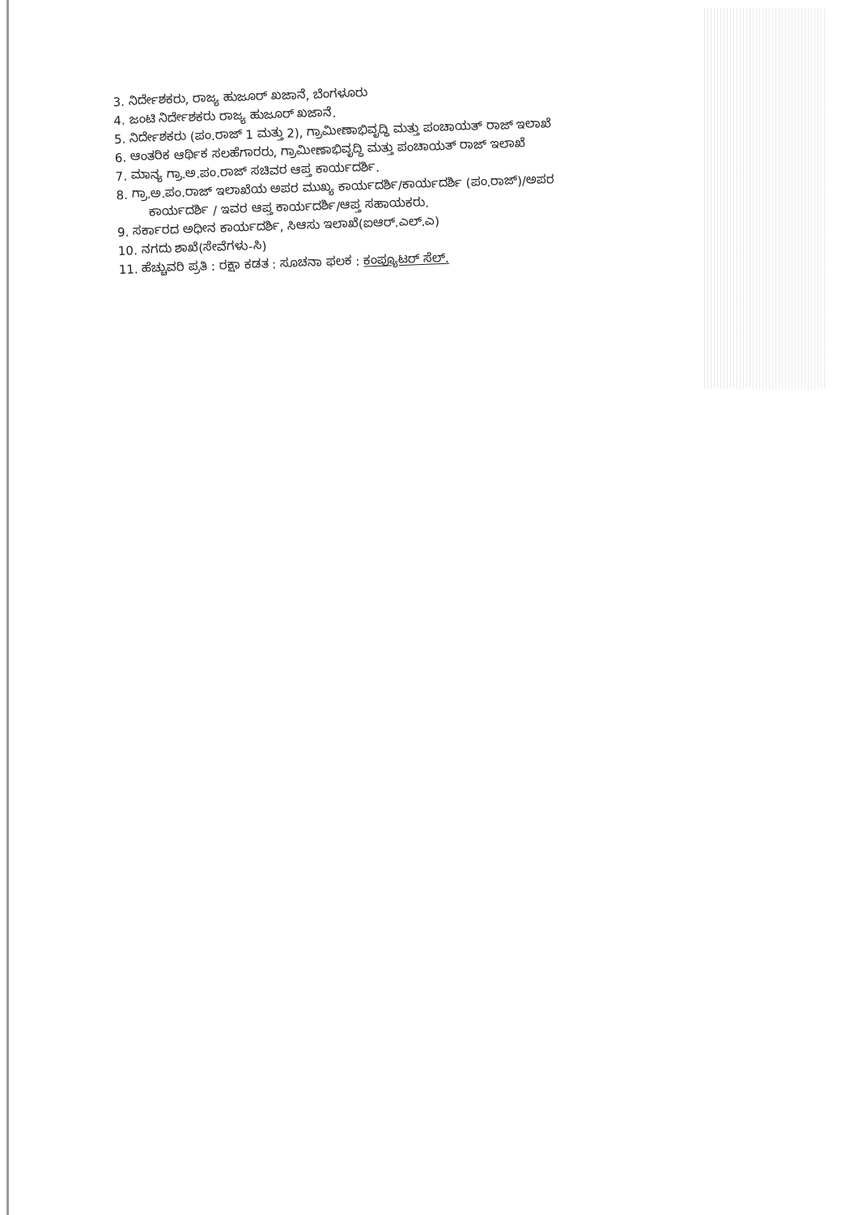3. ನಿರ್ದೇಶಕರು, ರಾಜ್ಯ ಹುಜೂರ್ ಖಜಾನೆ, ಬೆಂಗಳೂರು
4. ಜಂಟಿ ನಿರ್ದೇಶಕರು ರಾಜ್ಯ ಹುಜೂರ್ ಖಜಾನೆ.
5. ನಿರ್ದೇಶಕರು (ಪಂ.ರಾಜ್ 1 ಮತ್ತು 2), ಗ್ರಾಮೀಣಾಭಿವೃದ್ಧಿ ಮತ್ತು ಪಂಚಾಯತ್ ರಾಜ್ ಇಲಾಖೆ
6. ಆಂತರಿಕ ಆರ್ಥಿಕ ಸಲಹೆಗಾರರು, ಗ್ರಾಮೀಣಾಭಿವೃದ್ಧಿ ಮತ್ತು ಪಂಚಾಯತ್ ರಾಜ್ ಇಲಾಖೆ
7. ಮಾನ್ಯ ಗ್ರಾ.ಅ.ಪಂ.ರಾಜ್ ಸಚಿವರ ಆಪ್ತ ಕಾರ್ಯದರ್ಶಿ.
8. ಗ್ರಾ.ಅ.ಪಂ.ರಾಜ್ ಇಲಾಖೆಯ ಅಪರ ಮುಖ್ಯ ಕಾರ್ಯದರ್ಶಿ/ಕಾರ್ಯದರ್ಶಿ (ಪಂ.ರಾಜ್)/ಅಪರ
ಕಾರ್ಯದರ್ಶಿ / ಇವರ ಆಪ್ತ ಕಾರ್ಯದರ್ಶಿ/ಆಪ್ತ ಸಹಾಯಕರು.
9. ಸರ್ಕಾರದ ಅಧೀನ ಕಾರ್ಯದರ್ಶಿ, ಸಿಆಸು ಇಲಾಖೆ(ಐಆರ್.ಎಲ್.ಎ)
10. ನಗದು ಶಾಖೆ(ಸೇವೆಗಳು-ಸಿ)
11. ಹೆಚ್ಚುವರಿ ಪ್ರತಿ : ರಕ್ಷಾ ಕಡತ : ಸೂಚನಾ ಫಲಕ : ಕಂಪ್ಯೂಟರ್ ಸೆಲ್.